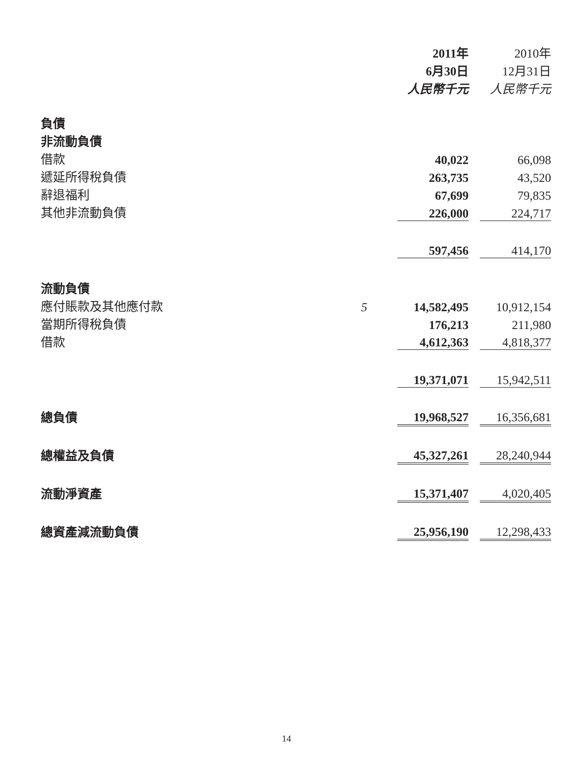| | | 2011年 6月30日 人民幣千元 | | 2010年 12月31日 人民幣千元 |
| --- | --- | --- | --- | --- |
| 負債 | | | | |
| 非流動負債 | | | | |
| 借款 | | 40,022 | | 66,098 |
| 遞延所得稅負債 | | 263,735 | | 43,520 |
| 辭退福利 | | 67,699 | | 79,835 |
| 其他非流動負債 | | 226,000 | | 224,717 |
| | | 597,456 | | 414,170 |
| 流動負債 | | | | |
| 應付賬款及其他應付款 | 5 | 14,582,495 | | 10,912,154 |
| 當期所得稅負債 | | 176,213 | | 211,980 |
| 借款 | | 4,612,363 | | 4,818,377 |
| | | 19,371,071 | | 15,942,511 |
| 總負債 | | 19,968,527 | | 16,356,681 |
| 總權益及負債 | | 45,327,261 | | 28,240,944 |
| 流動淨資產 | | 15,371,407 | | 4,020,405 |
| 總資產減流動負債 | | 25,956,190 | | 12,298,433 |
14